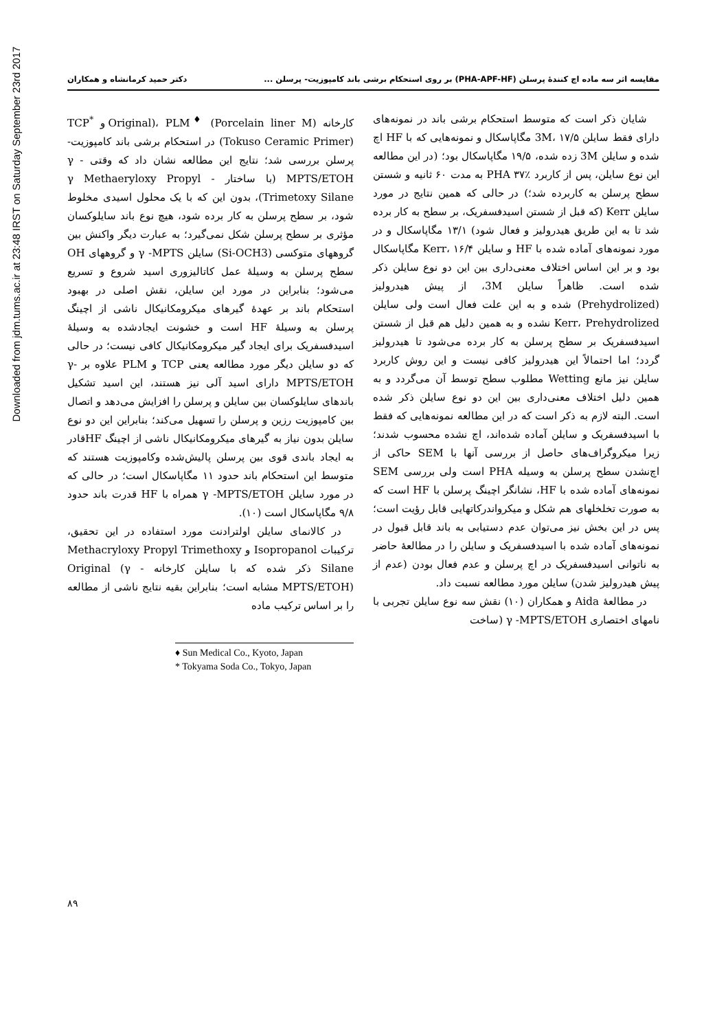Downloaded from jdm.tums.ac.ir at 23:48 IRST on Saturday September 23rd 2017
مقایسه اثر سه ماده اچ کنندهٔ پرسلن (PHA-APF-HF) بر روی استحکام برشی باند کامپوزیت- پرسلن ...
دکتر حمید کرمانشاه و همکاران
شایان ذکر است که متوسط استحکام برشی باند در نمونه‌های دارای فقط سایلن 3M، ۱۷/۵ مگاپاسکال و نمونه‌هایی که با HF اچ شده و سایلن 3M زده شده، ۱۹/۵ مگاپاسکال بود؛ (در این مطالعه این نوع سایلن، پس از کاربرد PHA ۳۷٪ به مدت ۶۰ ثانیه و شستن سطح پرسلن به کاربرده شد؛) در حالی که همین نتایج در مورد سایلن Kerr (که قبل از شستن اسیدفسفریک، بر سطح به کار برده شد تا به این طریق هیدرولیز و فعال شود) ۱۳/۱ مگاپاسکال و در مورد نمونه‌های آماده شده با HF و سایلن Kerr، ۱۶/۴ مگاپاسکال بود و بر این اساس اختلاف معنی‌داری بین این دو نوع سایلن ذکر شده است. ظاهراً سایلن 3M، از پیش هیدرولیز (Prehydrolized) شده و به این علت فعال است ولی سایلن Kerr، Prehydrolized نشده و به همین دلیل هم قبل از شستن اسیدفسفریک بر سطح پرسلن به کار برده می‌شود تا هیدرولیز گردد؛ اما احتمالاً این هیدرولیز کافی نیست و این روش کاربرد سایلن نیز مانع Wetting مطلوب سطح توسط آن می‌گردد و به همین دلیل اختلاف معنی‌داری بین این دو نوع سایلن ذکر شده است. البته لازم به ذکر است که در این مطالعه نمونه‌هایی که فقط با اسیدفسفریک و سایلن آماده شده‌اند، اچ نشده محسوب شدند؛ زیرا میکروگراف‌های حاصل از بررسی آنها با SEM حاکی از اچ‌نشدن سطح پرسلن به وسیله PHA است ولی بررسی SEM نمونه‌های آماده شده با HF، نشانگر اچینگ پرسلن با HF است که به صورت تخلخلهای هم شکل و میکرواندرکاتهایی قابل رؤیت است؛ پس در این بخش نیز می‌توان عدم دستیابی به باند قابل قبول در نمونه‌های آماده شده با اسیدفسفریک و سایلن را در مطالعهٔ حاضر به ناتوانی اسیدفسفریک در اچ پرسلن و عدم فعال بودن (عدم از پیش هیدرولیز شدن) سایلن مورد مطالعه نسبت داد.
در مطالعهٔ Aida و همکاران (۱۰) نقش سه نوع سایلن تجربی با نامهای اختصاری γ -MPTS/ETOH (ساخت
کارخانه Original)، PLM<sup>♦</sup> (Porcelain liner M) و TCP<sup>*</sup> (Tokuso Ceramic Primer) در استحکام برشی باند کامپوزیت- پرسلن بررسی شد؛ نتایج این مطالعه نشان داد که وقتی γ -MPTS/ETOH (با ساختار - γ Methaeryloxy Propyl Trimetoxy Silane)، بدون این که با یک محلول اسیدی مخلوط شود، بر سطح پرسلن به کار برده شود، هیچ نوع باند سایلوکسان مؤثری بر سطح پرسلن شکل نمی‌گیرد؛ به عبارت دیگر واکنش بین گروههای متوکسی (Si-OCH3) سایلن γ -MPTS و گروههای OH سطح پرسلن به وسیلهٔ عمل کاتالیزوری اسید شروع و تسریع می‌شود؛ بنابراین در مورد این سایلن، نقش اصلی در بهبود استحکام باند بر عهدهٔ گیرهای میکرومکانیکال ناشی از اچینگ پرسلن به وسیلهٔ HF است و خشونت ایجادشده به وسیلهٔ اسیدفسفریک برای ایجاد گیر میکرومکانیکال کافی نیست؛ در حالی که دو سایلن دیگر مورد مطالعه یعنی TCP و PLM علاوه بر γ-MPTS/ETOH دارای اسید آلی نیز هستند، این اسید تشکیل باندهای سایلوکسان بین سایلن و پرسلن را افزایش می‌دهد و اتصال بین کامپوزیت رزین و پرسلن را تسهیل می‌کند؛ بنابراین این دو نوع سایلن بدون نیاز به گیرهای میکرومکانیکال ناشی از اچینگ HFقادر به ایجاد باندی قوی بین پرسلن پالیش‌شده وکامپوزیت هستند که متوسط این استحکام باند حدود ۱۱ مگاپاسکال است؛ در حالی که در مورد سایلن γ -MPTS/ETOH همراه با HF قدرت باند حدود ۹/۸ مگاپاسکال است (۱۰).
در کالانمای سایلن اولترادنت مورد استفاده در این تحقیق، ترکیبات Isopropanol و Methacryloxy Propyl Trimethoxy Silane ذکر شده که با سایلن کارخانه Original (γ -MPTS/ETOH) مشابه است؛ بنابراین بقیه نتایج ناشی از مطالعه را بر اساس ترکیب ماده
♦ Sun Medical Co., Kyoto, Japan
* Tokyama Soda Co., Tokyo, Japan
۸۹